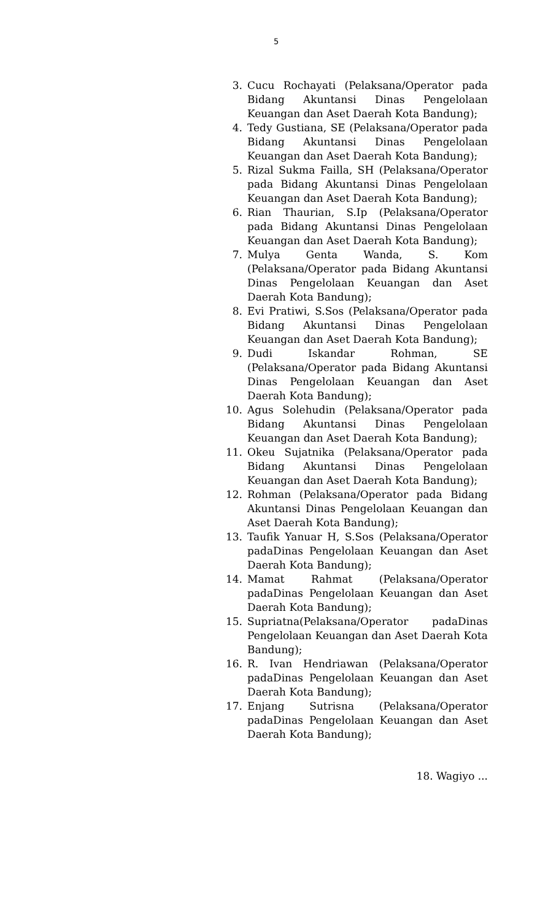5
3. Cucu Rochayati (Pelaksana/Operator pada Bidang Akuntansi Dinas Pengelolaan Keuangan dan Aset Daerah Kota Bandung);
4. Tedy Gustiana, SE (Pelaksana/Operator pada Bidang Akuntansi Dinas Pengelolaan Keuangan dan Aset Daerah Kota Bandung);
5. Rizal Sukma Failla, SH (Pelaksana/Operator pada Bidang Akuntansi Dinas Pengelolaan Keuangan dan Aset Daerah Kota Bandung);
6. Rian Thaurian, S.Ip (Pelaksana/Operator pada Bidang Akuntansi Dinas Pengelolaan Keuangan dan Aset Daerah Kota Bandung);
7. Mulya Genta Wanda, S. Kom (Pelaksana/Operator pada Bidang Akuntansi Dinas Pengelolaan Keuangan dan Aset Daerah Kota Bandung);
8. Evi Pratiwi, S.Sos (Pelaksana/Operator pada Bidang Akuntansi Dinas Pengelolaan Keuangan dan Aset Daerah Kota Bandung);
9. Dudi Iskandar Rohman, SE (Pelaksana/Operator pada Bidang Akuntansi Dinas Pengelolaan Keuangan dan Aset Daerah Kota Bandung);
10. Agus Solehudin (Pelaksana/Operator pada Bidang Akuntansi Dinas Pengelolaan Keuangan dan Aset Daerah Kota Bandung);
11. Okeu Sujatnika (Pelaksana/Operator pada Bidang Akuntansi Dinas Pengelolaan Keuangan dan Aset Daerah Kota Bandung);
12. Rohman (Pelaksana/Operator pada Bidang Akuntansi Dinas Pengelolaan Keuangan dan Aset Daerah Kota Bandung);
13. Taufik Yanuar H, S.Sos (Pelaksana/Operator padaDinas Pengelolaan Keuangan dan Aset Daerah Kota Bandung);
14. Mamat Rahmat (Pelaksana/Operator padaDinas Pengelolaan Keuangan dan Aset Daerah Kota Bandung);
15. Supriatna(Pelaksana/Operator padaDinas Pengelolaan Keuangan dan Aset Daerah Kota Bandung);
16. R. Ivan Hendriawan (Pelaksana/Operator padaDinas Pengelolaan Keuangan dan Aset Daerah Kota Bandung);
17. Enjang Sutrisna (Pelaksana/Operator padaDinas Pengelolaan Keuangan dan Aset Daerah Kota Bandung);
18. Wagiyo ...